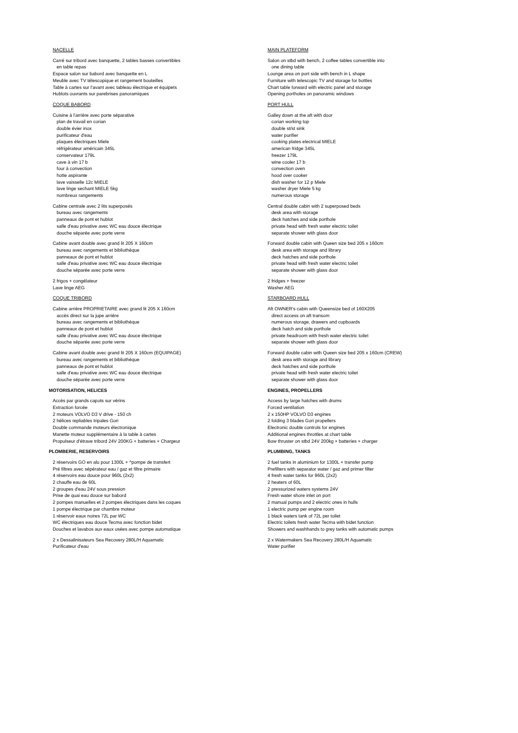NACELLE
Carré sur tribord avec banquette, 2 tables basses convertibles
en table repas
Espace salon sur babord avec banquette en L
Meuble avec TV télescopique et rangement bouteilles
Table à cartes sur l'avant avec tableau électrique et équipets
Hublots ouvrants sur parebrises panoramiques
COQUE BABORD
Cuisine à l'arrière avec porte séparative
plan de travail en corian
double évier inox
purificateur d'eau
plaques électriques Miele
réfrigérateur américain 345L
conservateur 179L
cave à vin 17 b
four à convection
hotte aspirante
lave vaisselle 12c MIELE
lave linge sechant MIELE 5kg
nombreux rangements
Cabine centrale avec 2 lits superposés
bureau avec rangements
panneaux de pont et hublot
salle d'eau privative avec WC eau douce électrique
douche séparée avec porte verre
Cabine avant double avec grand lit 205 X 160cm
bureau avec rangements et bibliothèque
panneaux de pont et hublot
salle d'eau privative avec WC eau douce électrique
douche séparée avec porte verre
2 frigos + congélateur
Lave linge AEG
COQUE TRIBORD
Cabine arrière PROPRIETAIRE avec grand lit 205 X 160cm
accès direct sur la jupe arrière
bureau avec rangements et bibliothèque
panneaux de pont et hublot
salle d'eau privative avec WC eau douce électrique
douche séparée avec porte verre
Cabine avant double avec grand lit 205 X 160cm (EQUIPAGE)
bureau avec rangements et bibliothèque
panneaux de pont et hublot
salle d'eau privative avec WC eau douce électrique
douche séparée avec porte verre
MOTORISATION, HELICES
Accès par grands capots sur vérins
Extraction forcée
2 moteurs VOLVO D3 V drive - 150 ch
2 hélices repliables tripales Gori
Double commande moteurs électronique
Manette moteur supplémentaire à la table à cartes
Propulseur d'étrave tribord 24V 200KG + batteries + Chargeur
PLOMBERIE, RESERVOIRS
2 réservoirs GO en alu pour 1300L + ^pompe de transfert
Pré filtres avec sépérateur eau / gaz et filtre primaire
4 réservoirs eau douce pour 960L (2x2)
2 chauffe eau de 60L
2 groupes d'eau 24V sous pression
Prise de quai eau douce sur babord
2 pompes manuelles et 2 pompes électriques dans les coques
1 pompe électrique par chambre moteur
1 réservoir eaux noires 72L par WC
WC électriques eau douce Tecma avec fonction bidet
Douches et lavabos aux eaux usées avec pompe automatique
2 x Dessalinisateurs Sea Recovery 280L/H Aquamatic
Purificateur d'eau
MAIN PLATEFORM
Salon on stbd with bench, 2 coffee tables convertible into
one dining table
Lounge area on port side with bench in L shape
Furniture with telescopic TV and storage for bottles
Chart table forward with electric panel and storage
Opening portholes on panoramic windows
PORT HULL
Galley down at the aft with door
corian working top
double st/st sink
water purifier
cooking plates electrical MIELE
american fridge 345L
freezer 179L
wine cooler 17 b
convection oven
hood over cooker
dish washer for 12 p Miele
washer dryer Miele 5 kg
numerous storage
Central double cabin with 2 superposed beds
desk area with storage
deck hatches and side porthole
private head with fresh water electric toilet
separate shower with glass door
Forward double cabin with Queen size bed 205 x 160cm
desk area with storage and library
deck hatches and side porthole
private head with fresh water electric toilet
separate shower with glass door
2 fridges + freezer
Washer AEG
STARBOARD HULL
Aft OWNER's cabin with Queensize bed of 160X205
direct access on aft transom
numerous storage, drawers and cupboards
deck hatch and side porthole
private headroom with fresh water electric toilet
separate shower with glass door
Forward double cabin with Queen size bed 205 x 160cm (CREW)
desk area with storage and library
deck hatches and side porthole
private head with fresh water electric toilet
separate shower with glass door
ENGINES, PROPELLERS
Access by large hatches with drums
Forced ventilation
2 x 150HP VOLVO D3 engines
2 folding 3 blades Gori propellers
Electronic double controls for engines
Additional engines throttles at chart table
Bow thruster on stbd 24V 200kg + batteries + charger
PLUMBING, TANKS
2 fuel tanks in aluminium for 1300L + transfer pump
Prefilters with separator water / gaz and primer filter
4 fresh water tanks for 960L (2x2)
2 heaters of 60L
2 pressurized waters systems 24V
Fresh water shore inlet on port
2 manual pumps and 2 electric ones in hulls
1 electric pump per engine room
1 black waters tank of 72L per toilet
Electric toilets fresh water Tecma with bidet function
Showers and washhands to grey tanks with automatic pumps
2 x Watermakers Sea Recovery 280L/H Aquamatic
Water purifier